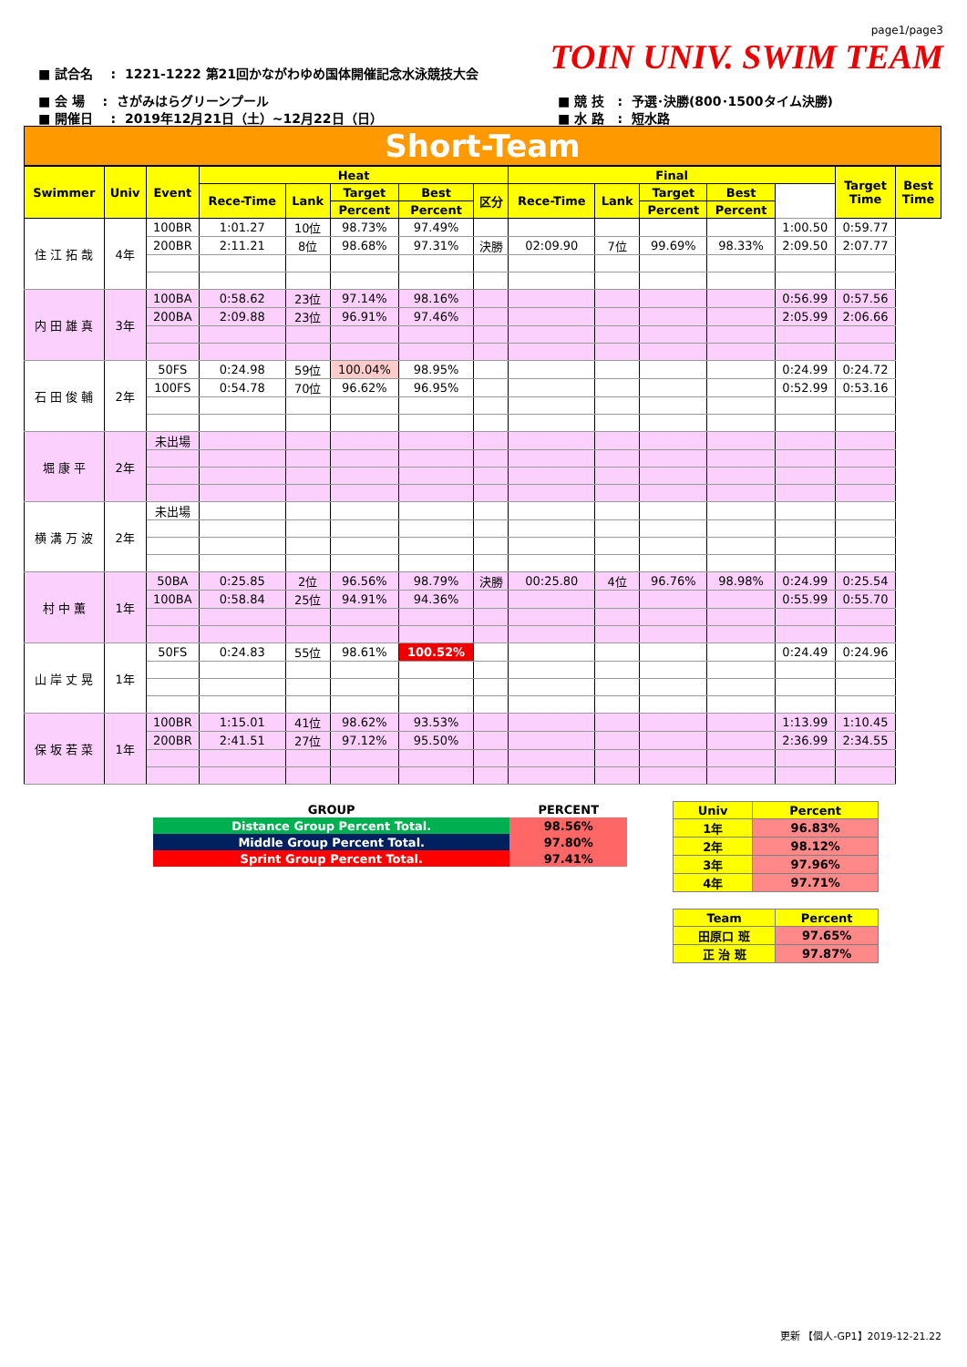page1/page3
TOIN UNIV. SWIM TEAM
■ 試合名 : 1221-1222 第21回かながわゆめ国体開催記念水泳競技大会
■ 会 場 : さがみはらグリーンプール
■ 開催日 : 2019年12月21日（土）~12月22日（日）
■ 競 技 : 予選･決勝(800･1500タイム決勝)
■ 水 路 : 短水路
Short-Team
| Swimmer | Univ | Event | Heat | | | | | Final | | | | | Target Time | Best Time |
| --- | --- | --- | --- | --- | --- | --- | --- | --- | --- | --- | --- | --- | --- | --- |
| | | | Rece-Time | Lank | Target | Best | 区分 | Rece-Time | Lank | Target | Best | | | |
| | | | | | Percent | Percent | | | | Percent | Percent | | | |
| 住 江 拓 哉 | 4年 | 100BR | 1:01.27 | 10位 | 98.73% | 97.49% | | | | | | 1:00.50 | 0:59.77 | |
| | | 200BR | 2:11.21 | 8位 | 98.68% | 97.31% | 決勝 | 02:09.90 | 7位 | 99.69% | 98.33% | 2:09.50 | 2:07.77 | |
| 内 田 雄 真 | 3年 | 100BA | 0:58.62 | 23位 | 97.14% | 98.16% | | | | | | 0:56.99 | 0:57.56 | |
| | | 200BA | 2:09.88 | 23位 | 96.91% | 97.46% | | | | | | 2:05.99 | 2:06.66 | |
| 石 田 俊 輔 | 2年 | 50FS | 0:24.98 | 59位 | 100.04% | 98.95% | | | | | | 0:24.99 | 0:24.72 | |
| | | 100FS | 0:54.78 | 70位 | 96.62% | 96.95% | | | | | | 0:52.99 | 0:53.16 | |
| 堀 康 平 | 2年 | 未出場 | | | | | | | | | | | | |
| 横 溝 万 波 | 2年 | 未出場 | | | | | | | | | | | | |
| 村 中 薫 | 1年 | 50BA | 0:25.85 | 2位 | 96.56% | 98.79% | 決勝 | 00:25.80 | 4位 | 96.76% | 98.98% | 0:24.99 | 0:25.54 | |
| | | 100BA | 0:58.84 | 25位 | 94.91% | 94.36% | | | | | | 0:55.99 | 0:55.70 | |
| 山 岸 丈 晃 | 1年 | 50FS | 0:24.83 | 55位 | 98.61% | 100.52% | | | | | | 0:24.49 | 0:24.96 | |
| 保 坂 若 菜 | 1年 | 100BR | 1:15.01 | 41位 | 98.62% | 93.53% | | | | | | 1:13.99 | 1:10.45 | |
| | | 200BR | 2:41.51 | 27位 | 97.12% | 95.50% | | | | | | 2:36.99 | 2:34.55 | |
| GROUP | PERCENT |
| Distance Group Percent Total. | 98.56% |
| Middle Group Percent Total. | 97.80% |
| Sprint Group Percent Total. | 97.41% |
| Univ | Percent |
| 1年 | 96.83% |
| 2年 | 98.12% |
| 3年 | 97.96% |
| 4年 | 97.71% |
| Team | Percent |
| 田原口 班 | 97.65% |
| 正 治 班 | 97.87% |
更新 【個人-GP1】2019-12-21.22